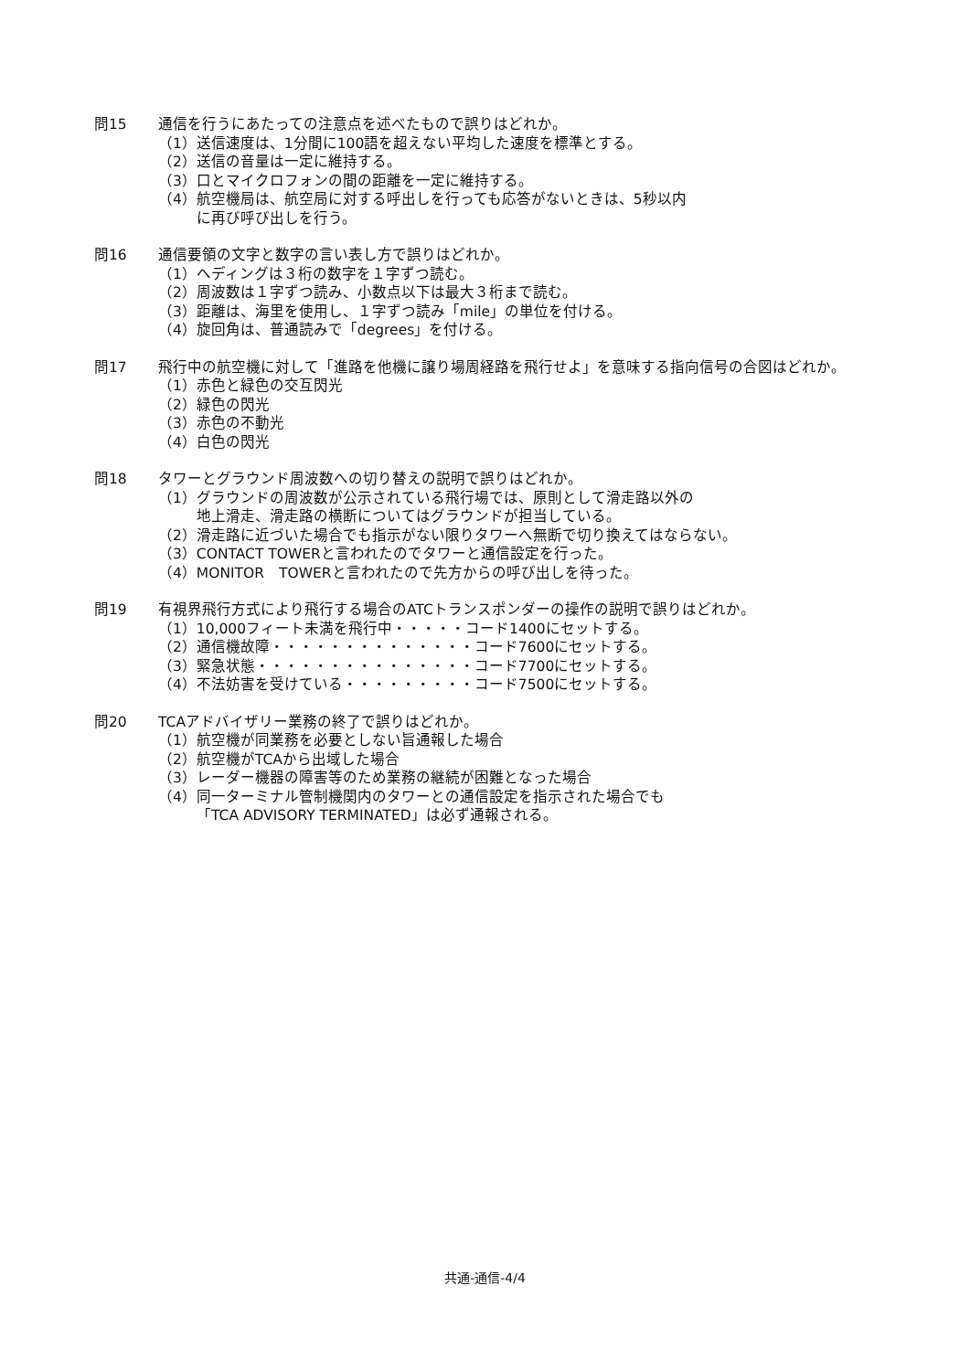問15 通信を行うにあたっての注意点を述べたもので誤りはどれか。
（1）送信速度は、1分間に100語を超えない平均した速度を標準とする。
（2）送信の音量は一定に維持する。
（3）口とマイクロフォンの間の距離を一定に維持する。
（4）航空機局は、航空局に対する呼出しを行っても応答がないときは、5秒以内
に再び呼び出しを行う。
問16 通信要領の文字と数字の言い表し方で誤りはどれか。
（1）ヘディングは３桁の数字を１字ずつ読む。
（2）周波数は１字ずつ読み、小数点以下は最大３桁まで読む。
（3）距離は、海里を使用し、１字ずつ読み「mile」の単位を付ける。
（4）旋回角は、普通読みで「degrees」を付ける。
問17 飛行中の航空機に対して「進路を他機に譲り場周経路を飛行せよ」を意味する指向信号の合図はどれか。
（1）赤色と緑色の交互閃光
（2）緑色の閃光
（3）赤色の不動光
（4）白色の閃光
問18 タワーとグラウンド周波数への切り替えの説明で誤りはどれか。
（1）グラウンドの周波数が公示されている飛行場では、原則として滑走路以外の
地上滑走、滑走路の横断についてはグラウンドが担当している。
（2）滑走路に近づいた場合でも指示がない限りタワーへ無断で切り換えてはならない。
（3）CONTACT TOWERと言われたのでタワーと通信設定を行った。
（4）MONITOR　TOWERと言われたので先方からの呼び出しを待った。
問19 有視界飛行方式により飛行する場合のATCトランスポンダーの操作の説明で誤りはどれか。
（1）10,000フィート未満を飛行中・・・・・コード1400にセットする。
（2）通信機故障・・・・・・・・・・・・・・コード7600にセットする。
（3）緊急状態・・・・・・・・・・・・・・・コード7700にセットする。
（4）不法妨害を受けている・・・・・・・・・コード7500にセットする。
問20 TCAアドバイザリー業務の終了で誤りはどれか。
（1）航空機が同業務を必要としない旨通報した場合
（2）航空機がTCAから出域した場合
（3）レーダー機器の障害等のため業務の継続が困難となった場合
（4）同一ターミナル管制機関内のタワーとの通信設定を指示された場合でも
「TCA ADVISORY TERMINATED」は必ず通報される。
共通-通信-4/4